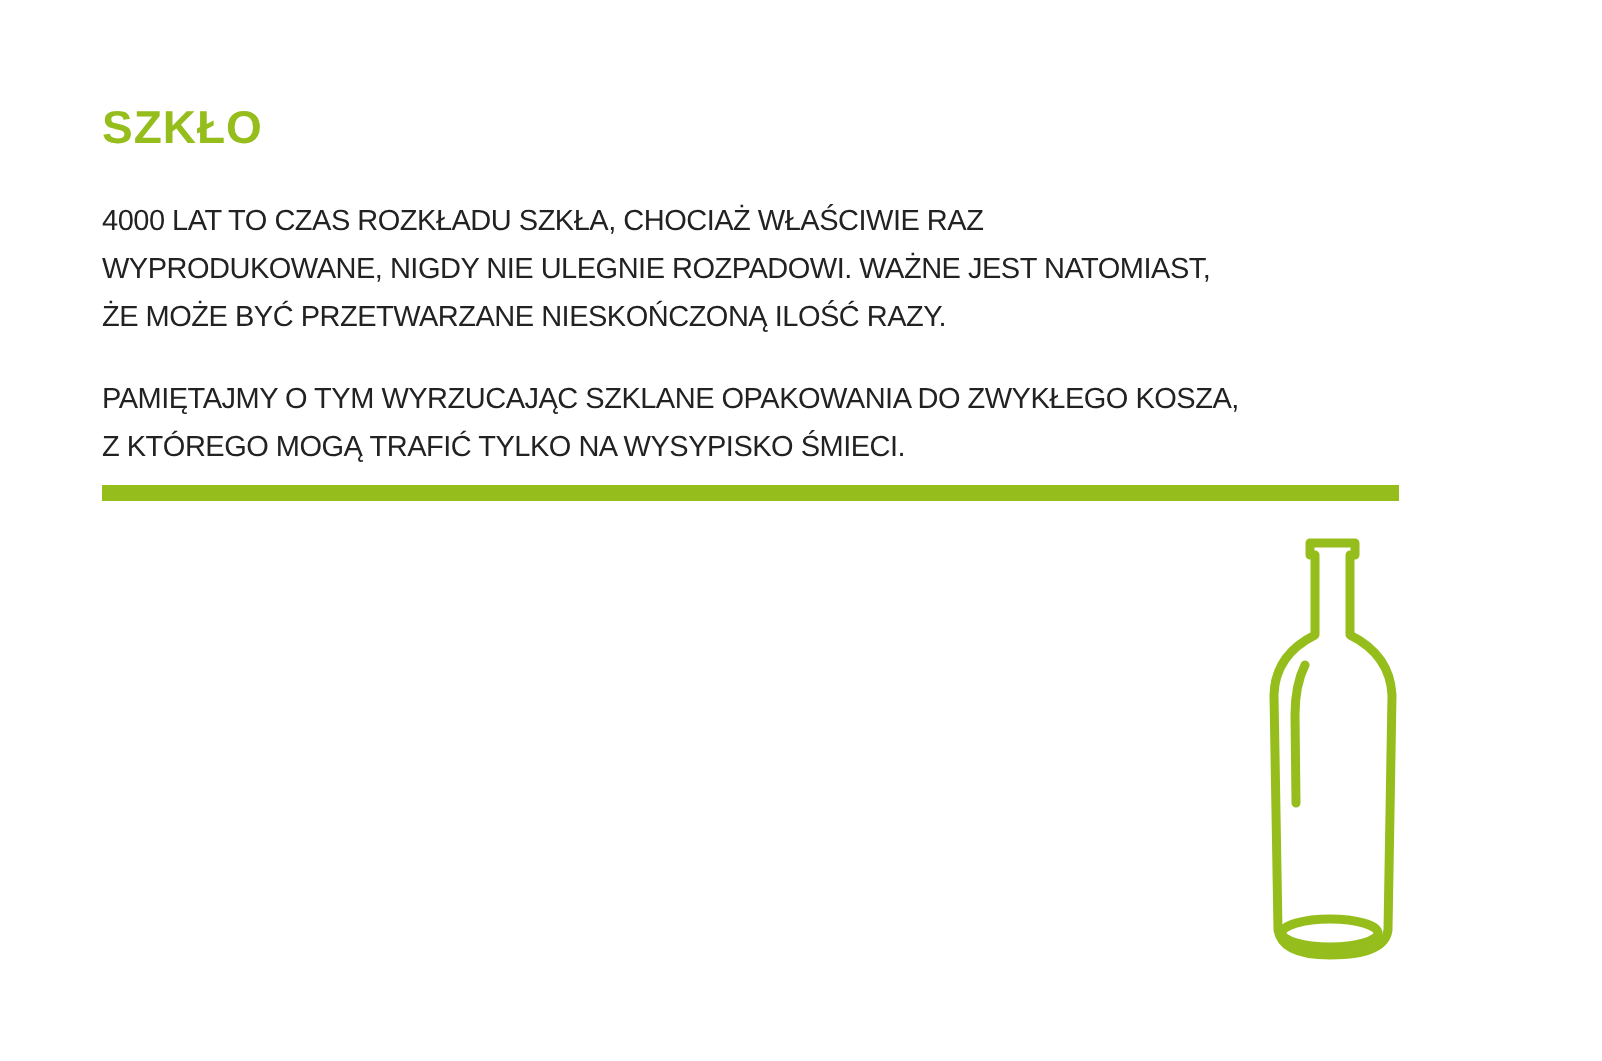SZKŁO
4000 LAT TO CZAS ROZKŁADU SZKŁA, CHOCIAŻ WŁAŚCIWIE RAZ
WYPRODUKOWANE, NIGDY NIE ULEGNIE ROZPADOWI. WAŻNE JEST NATOMIAST,
ŻE MOŻE BYĆ PRZETWARZANE NIESKOŃCZONĄ ILOŚĆ RAZY.
PAMIĘTAJMY O TYM WYRZUCAJĄC SZKLANE OPAKOWANIA DO ZWYKŁEGO KOSZA,
Z KTÓREGO MOGĄ TRAFIĆ TYLKO NA WYSYPISKO ŚMIECI.